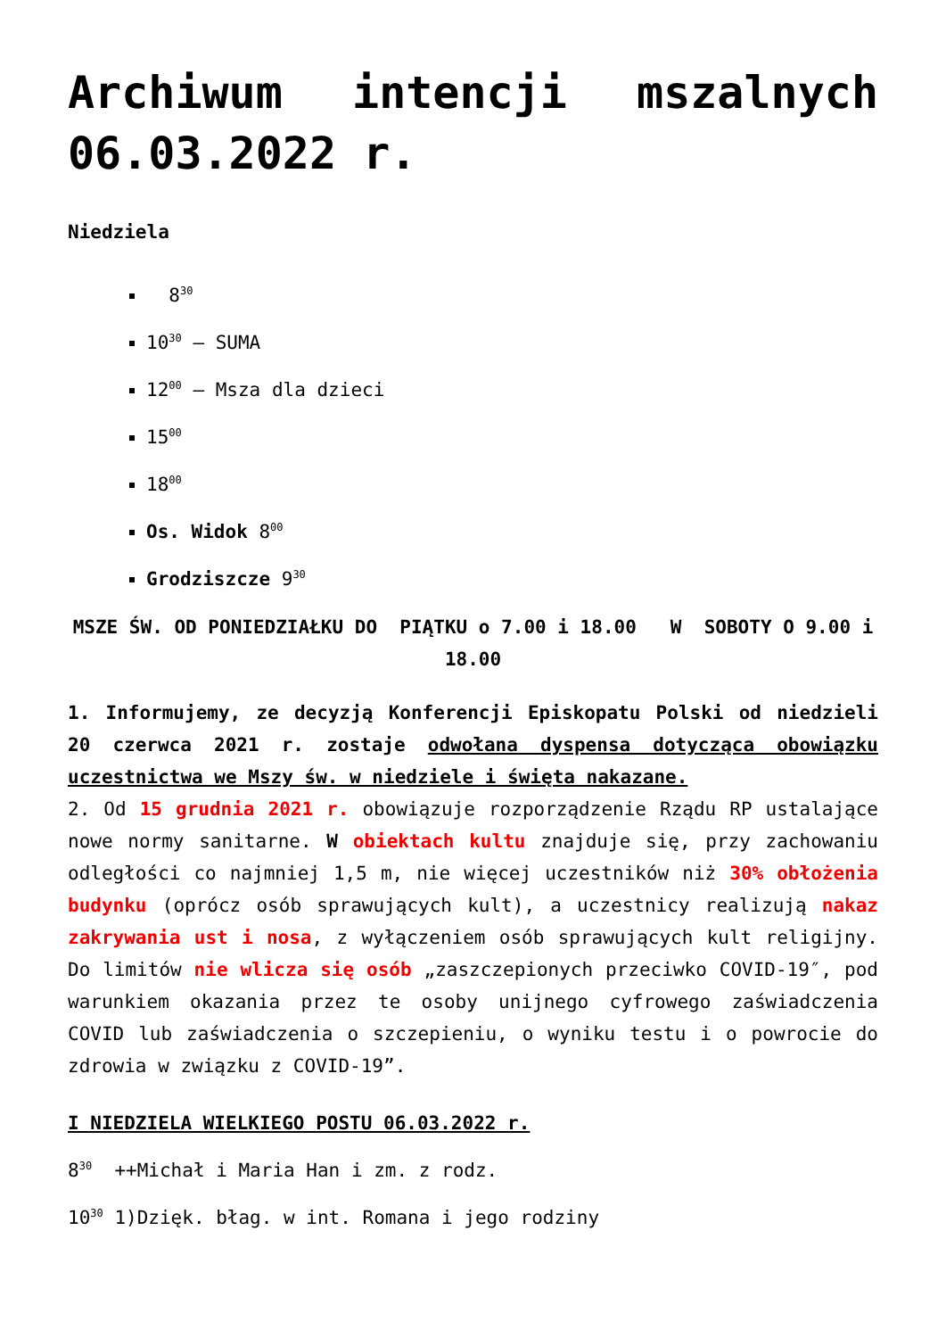Archiwum intencji mszalnych 06.03.2022 r.
Niedziela
8<sup>30</sup>
10<sup>30</sup> – SUMA
12<sup>00</sup> – Msza dla dzieci
15<sup>00</sup>
18<sup>00</sup>
Os. Widok 8<sup>00</sup>
Grodziszcze 9<sup>30</sup>
MSZE ŚW. OD PONIEDZIAŁKU DO PIĄTKU o 7.00 i 18.00 W SOBOTY O 9.00 i 18.00
1. Informujemy, ze decyzją Konferencji Episkopatu Polski od niedzieli 20 czerwca 2021 r. zostaje odwołana dyspensa dotycząca obowiązku uczestnictwa we Mszy św. w niedziele i święta nakazane.
2. Od 15 grudnia 2021 r. obowiązuje rozporządzenie Rządu RP ustalające nowe normy sanitarne. W obiektach kultu znajduje się, przy zachowaniu odległości co najmniej 1,5 m, nie więcej uczestników niż 30% obłożenia budynku (oprócz osób sprawujących kult), a uczestnicy realizują nakaz zakrywania ust i nosa, z wyłączeniem osób sprawujących kult religijny. Do limitów nie wlicza się osób „zaszczepionych przeciwko COVID-19″, pod warunkiem okazania przez te osoby unijnego cyfrowego zaświadczenia COVID lub zaświadczenia o szczepieniu, o wyniku testu i o powrocie do zdrowia w związku z COVID-19”.
I NIEDZIELA WIELKIEGO POSTU 06.03.2022 r.
8<sup>30</sup> ++Michał i Maria Han i zm. z rodz.
10<sup>30</sup> 1)Dzięk. błag. w int. Romana i jego rodziny